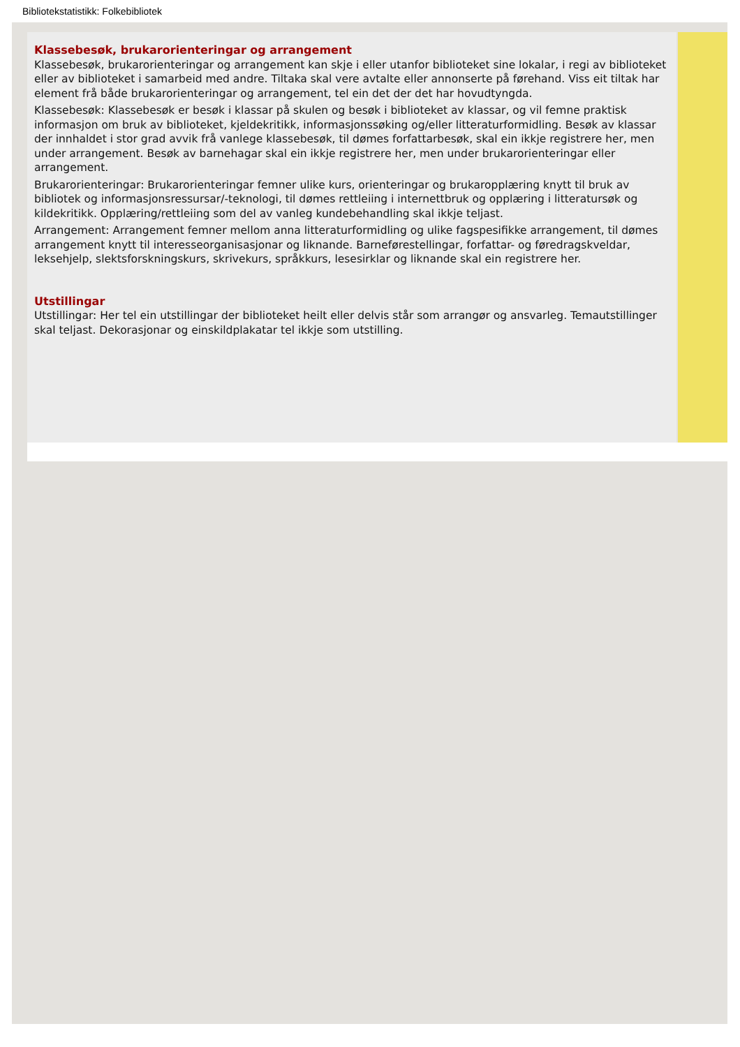Bibliotekstatistikk: Folkebibliotek
Klassebesøk, brukarorienteringar og arrangement
Klassebesøk, brukarorienteringar og arrangement kan skje i eller utanfor biblioteket sine lokalar, i regi av biblioteket eller av biblioteket i samarbeid med andre. Tiltaka skal vere avtalte eller annonserte på førehand. Viss eit tiltak har element frå både brukarorienteringar og arrangement, tel ein det der det har hovudtyngda.
Klassebesøk: Klassebesøk er besøk i klassar på skulen og besøk i biblioteket av klassar, og vil femne praktisk informasjon om bruk av biblioteket, kjeldekritikk, informasjonssøking og/eller litteraturformidling. Besøk av klassar der innhaldet i stor grad avvik frå vanlege klassebesøk, til dømes forfattarbesøk, skal ein ikkje registrere her, men under arrangement. Besøk av barnehagar skal ein ikkje registrere her, men under brukarorienteringar eller arrangement.
Brukarorienteringar: Brukarorienteringar femner ulike kurs, orienteringar og brukaropplæring knytt til bruk av bibliotek og informasjonsressursar/-teknologi, til dømes rettleiing i internettbruk og opplæring i litteratursøk og kildekritikk. Opplæring/rettleiing som del av vanleg kundebehandling skal ikkje teljast.
Arrangement: Arrangement femner mellom anna litteraturformidling og ulike fagspesifikke arrangement, til dømes arrangement knytt til interesseorganisasjonar og liknande. Barneførestellingar, forfattar- og føredragskveldar, leksehjelp, slektsforskningskurs, skrivekurs, språkkurs, lesesirklar og liknande skal ein registrere her.
Utstillingar
Utstillingar: Her tel ein utstillingar der biblioteket heilt eller delvis står som arrangør og ansvarleg. Temautstillinger skal teljast. Dekorasjonar og einskildplakatar tel ikkje som utstilling.